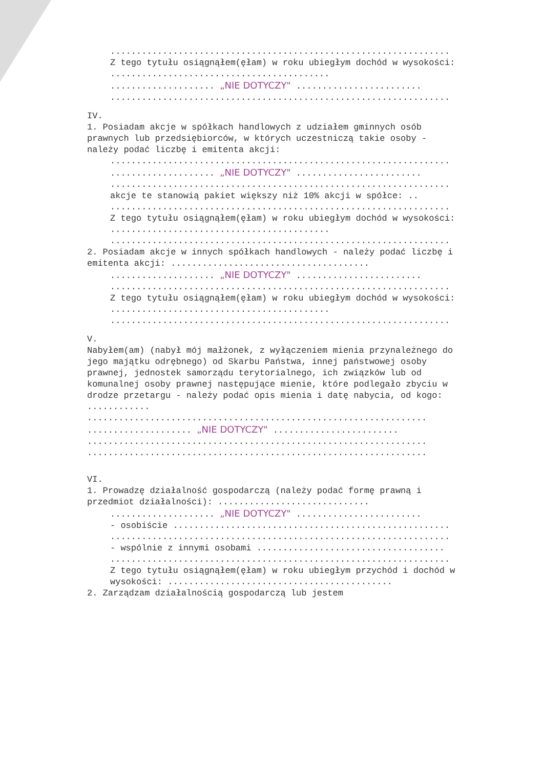.................................................................
Z tego tytułu osiągnąłem(ęłam) w roku ubiegłym dochód w wysokości: ..........................................
.................... „NIE DOTYCZY" ........................
.................................................................
IV.
1. Posiadam akcje w spółkach handlowych z udziałem gminnych osób prawnych lub przedsiębiorców, w których uczestniczą takie osoby - należy podać liczbę i emitenta akcji:
.................................................................
.................... „NIE DOTYCZY" ........................
.................................................................
akcje te stanowią pakiet większy niż 10% akcji w spółce: ..
.................................................................
Z tego tytułu osiągnąłem(ęłam) w roku ubiegłym dochód w wysokości: ..........................................
.................................................................
2. Posiadam akcje w innych spółkach handlowych - należy podać liczbę i emitenta akcji: ......................................
.................... „NIE DOTYCZY" ........................
.................................................................
Z tego tytułu osiągnąłem(ęłam) w roku ubiegłym dochód w wysokości: ..........................................
.................................................................
V.
Nabyłem(am) (nabył mój małżonek, z wyłączeniem mienia przynależnego do jego majątku odrębnego) od Skarbu Państwa, innej państwowej osoby prawnej, jednostek samorządu terytorialnego, ich związków lub od komunalnej osoby prawnej następujące mienie, które podlegało zbyciu w drodze przetargu - należy podać opis mienia i datę nabycia, od kogo: ............
.................................................................
.................... „NIE DOTYCZY" ........................
.................................................................
.................................................................
VI.
1. Prowadzę działalność gospodarczą (należy podać formę prawną i przedmiot działalności): .............................
.................... „NIE DOTYCZY" ........................
- osobiście .....................................................
.................................................................
- wspólnie z innymi osobami ....................................
.................................................................
Z tego tytułu osiągnąłem(ęłam) w roku ubiegłym przychód i dochód w wysokości: ...........................................
2. Zarządzam działalnością gospodarczą lub jestem